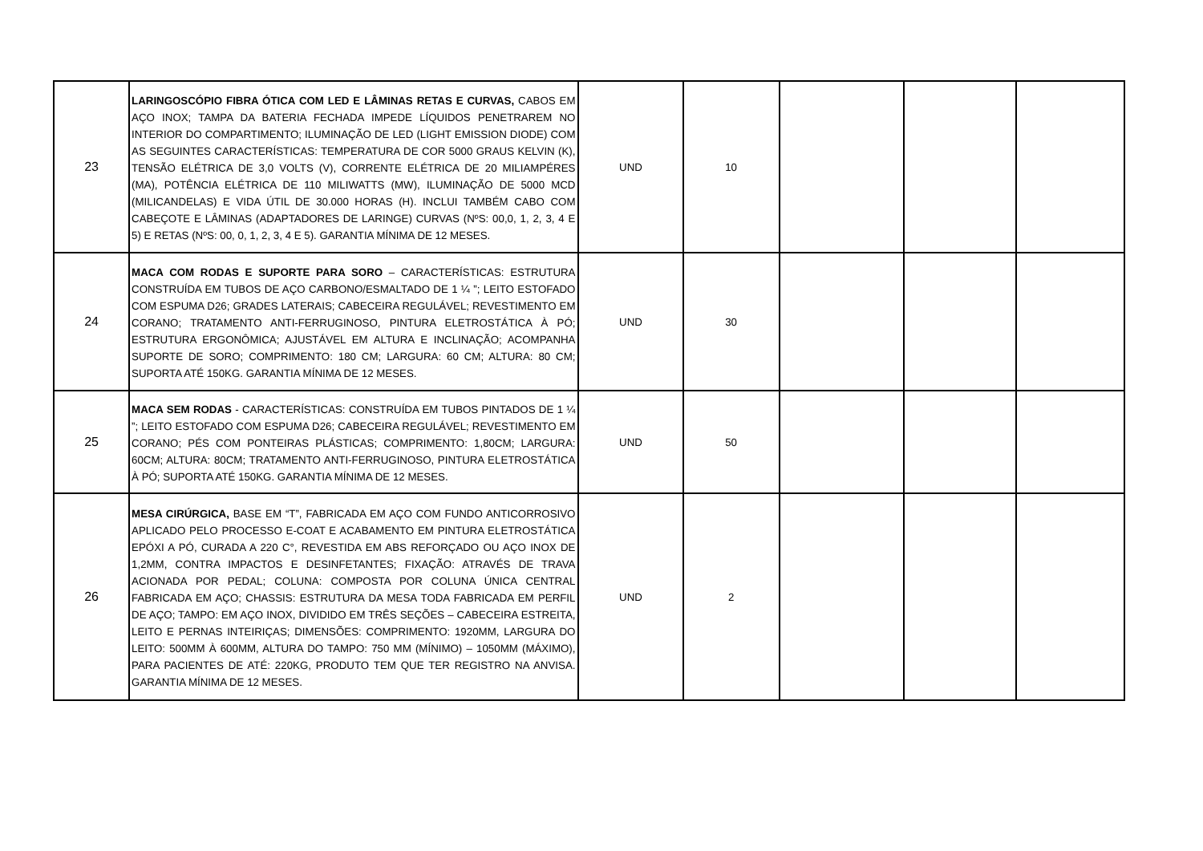| 23 | LARINGOSCÓPIO FIBRA ÓTICA COM LED E LÂMINAS RETAS E CURVAS, CABOS EM AÇO INOX; TAMPA DA BATERIA FECHADA IMPEDE LÍQUIDOS PENETRAREM NO INTERIOR DO COMPARTIMENTO; ILUMINAÇÃO DE LED (LIGHT EMISSION DIODE) COM AS SEGUINTES CARACTERÍSTICAS: TEMPERATURA DE COR 5000 GRAUS KELVIN (K), TENSÃO ELÉTRICA DE 3,0 VOLTS (V), CORRENTE ELÉTRICA DE 20 MILIAMPÉRES (MA), POTÊNCIA ELÉTRICA DE 110 MILIWATTS (MW), ILUMINAÇÃO DE 5000 MCD (MILICANDELAS) E VIDA ÚTIL DE 30.000 HORAS (H). INCLUI TAMBÉM CABO COM CABEÇOTE E LÂMINAS (ADAPTADORES DE LARINGE) CURVAS (NºS: 00,0, 1, 2, 3, 4 E 5) E RETAS (NºS: 00, 0, 1, 2, 3, 4 E 5). GARANTIA MÍNIMA DE 12 MESES. | UND | 10 | | | |
| 24 | MACA COM RODAS E SUPORTE PARA SORO – CARACTERÍSTICAS: ESTRUTURA CONSTRUÍDA EM TUBOS DE AÇO CARBONO/ESMALTADO DE 1 ¼ ”; LEITO ESTOFADO COM ESPUMA D26; GRADES LATERAIS; CABECEIRA REGULÁVEL; REVESTIMENTO EM CORANO; TRATAMENTO ANTI-FERRUGINOSO, PINTURA ELETROSTÁTICA À PÓ; ESTRUTURA ERGONÔMICA; AJUSTÁVEL EM ALTURA E INCLINAÇÃO; ACOMPANHA SUPORTE DE SORO; COMPRIMENTO: 180 CM; LARGURA: 60 CM; ALTURA: 80 CM; SUPORTA ATÉ 150KG. GARANTIA MÍNIMA DE 12 MESES. | UND | 30 | | | |
| 25 | MACA SEM RODAS - CARACTERÍSTICAS: CONSTRUÍDA EM TUBOS PINTADOS DE 1 ¼ ”; LEITO ESTOFADO COM ESPUMA D26; CABECEIRA REGULÁVEL; REVESTIMENTO EM CORANO; PÉS COM PONTEIRAS PLÁSTICAS; COMPRIMENTO: 1,80CM; LARGURA: 60CM; ALTURA: 80CM; TRATAMENTO ANTI-FERRUGINOSO, PINTURA ELETROSTÁTICA À PÓ; SUPORTA ATÉ 150KG. GARANTIA MÍNIMA DE 12 MESES. | UND | 50 | | | |
| 26 | MESA CIRÚRGICA, BASE EM “T”, FABRICADA EM AÇO COM FUNDO ANTICORROSIVO APLICADO PELO PROCESSO E-COAT E ACABAMENTO EM PINTURA ELETROSTÁTICA EPÓXI A PÓ, CURADA A 220 C°, REVESTIDA EM ABS REFORÇADO OU AÇO INOX DE 1,2MM, CONTRA IMPACTOS E DESINFETANTES; FIXAÇÃO: ATRAVÉS DE TRAVA ACIONADA POR PEDAL; COLUNA: COMPOSTA POR COLUNA ÚNICA CENTRAL FABRICADA EM AÇO; CHASSIS: ESTRUTURA DA MESA TODA FABRICADA EM PERFIL DE AÇO; TAMPO: EM AÇO INOX, DIVIDIDO EM TRÊS SEÇÕES – CABECEIRA ESTREITA, LEITO E PERNAS INTEIRIÇAS; DIMENSÕES: COMPRIMENTO: 1920MM, LARGURA DO LEITO: 500MM À 600MM, ALTURA DO TAMPO: 750 MM (MÍNIMO) – 1050MM (MÁXIMO), PARA PACIENTES DE ATÉ: 220KG, PRODUTO TEM QUE TER REGISTRO NA ANVISA. GARANTIA MÍNIMA DE 12 MESES. | UND | 2 | | | |